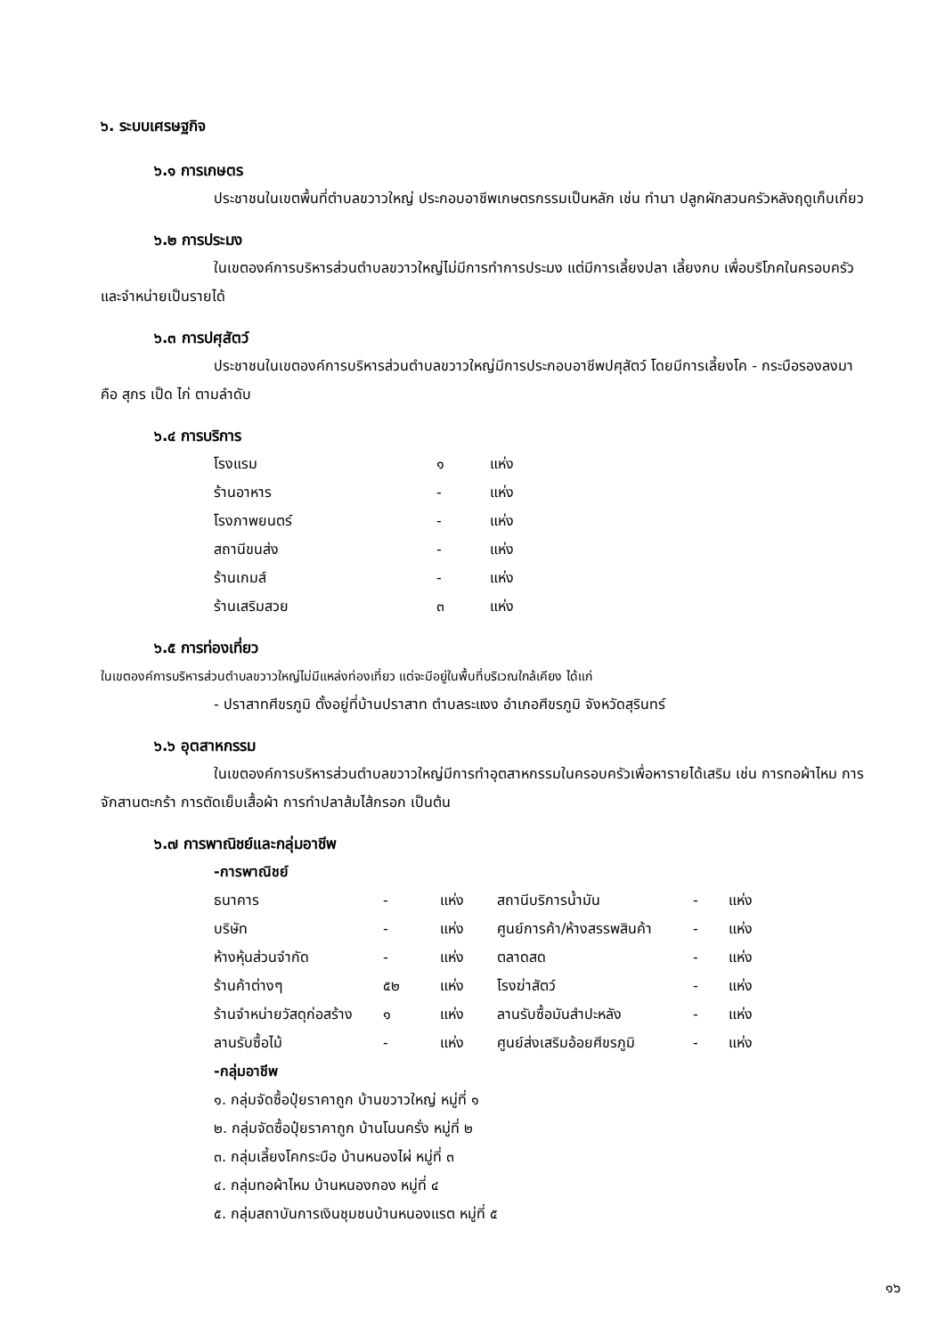๖. ระบบเศรษฐกิจ
๖.๑ การเกษตร
ประชาชนในเขตพื้นที่ตำบลขวาวใหญ่ ประกอบอาชีพเกษตรกรรมเป็นหลัก เช่น ทำนา ปลูกผักสวนครัวหลังฤดูเก็บเกี่ยว
๖.๒ การประมง
ในเขตองค์การบริหารส่วนตำบลขวาวใหญ่ไม่มีการทำการประมง แต่มีการเลี้ยงปลา เลี้ยงกบ เพื่อบริโภคในครอบครัว และจำหน่ายเป็นรายได้
๖.๓ การปศุสัตว์
ประชาชนในเขตองค์การบริหารส่วนตำบลขวาวใหญ่มีการประกอบอาชีพปศุสัตว์ โดยมีการเลี้ยงโค - กระบือรองลงมา คือ สุกร เป็ด ไก่ ตามลำดับ
๖.๔ การบริการ
| โรงแรม | ๑ | แห่ง |
| ร้านอาหาร | - | แห่ง |
| โรงภาพยนตร์ | - | แห่ง |
| สถานีขนส่ง | - | แห่ง |
| ร้านเกมส์ | - | แห่ง |
| ร้านเสริมสวย | ๓ | แห่ง |
๖.๕ การท่องเที่ยว
ในเขตองค์การบริหารส่วนตำบลขวาวใหญ่ไม่มีแหล่งท่องเที่ยว แต่จะมีอยู่ในพื้นที่บริเวณใกล้เคียง ได้แก่
- ปราสาทศีขรภูมิ ตั้งอยู่ที่บ้านปราสาท ตำบลระแงง อำเภอศีขรภูมิ จังหวัดสุรินทร์
๖.๖ อุตสาหกรรม
ในเขตองค์การบริหารส่วนตำบลขวาวใหญ่มีการทำอุตสาหกรรมในครอบครัวเพื่อหารายได้เสริม เช่น การทอผ้าไหม การจักสานตะกร้า การตัดเย็บเสื้อผ้า การทำปลาส้มไส้กรอก เป็นต้น
๖.๗ การพาณิชย์และกลุ่มอาชีพ
-การพาณิชย์
| ธนาคาร | - | แห่ง | สถานีบริการน้ำมัน | - | แห่ง |
| บริษัท | - | แห่ง | ศูนย์การค้า/ห้างสรรพสินค้า | - | แห่ง |
| ห้างหุ้นส่วนจำกัด | - | แห่ง | ตลาดสด | - | แห่ง |
| ร้านค้าต่างๆ | ๕๒ | แห่ง | โรงฆ่าสัตว์ | - | แห่ง |
| ร้านจำหน่ายวัสดุก่อสร้าง | ๑ | แห่ง | ลานรับซื้อมันสำปะหลัง | - | แห่ง |
| ลานรับซื้อไม้ | - | แห่ง | ศูนย์ส่งเสริมอ้อยศีขรภูมิ | - | แห่ง |
-กลุ่มอาชีพ
๑. กลุ่มจัดซื้อปุ๋ยราคาถูก บ้านขวาวใหญ่ หมู่ที่ ๑
๒. กลุ่มจัดซื้อปุ๋ยราคาถูก บ้านโนนครั่ง หมู่ที่ ๒
๓. กลุ่มเลี้ยงโคกระบือ บ้านหนองไผ่ หมู่ที่ ๓
๔. กลุ่มทอผ้าไหม บ้านหนองกอง หมู่ที่ ๔
๕. กลุ่มสถาบันการเงินชุมชนบ้านหนองแรต หมู่ที่ ๕
๑๖